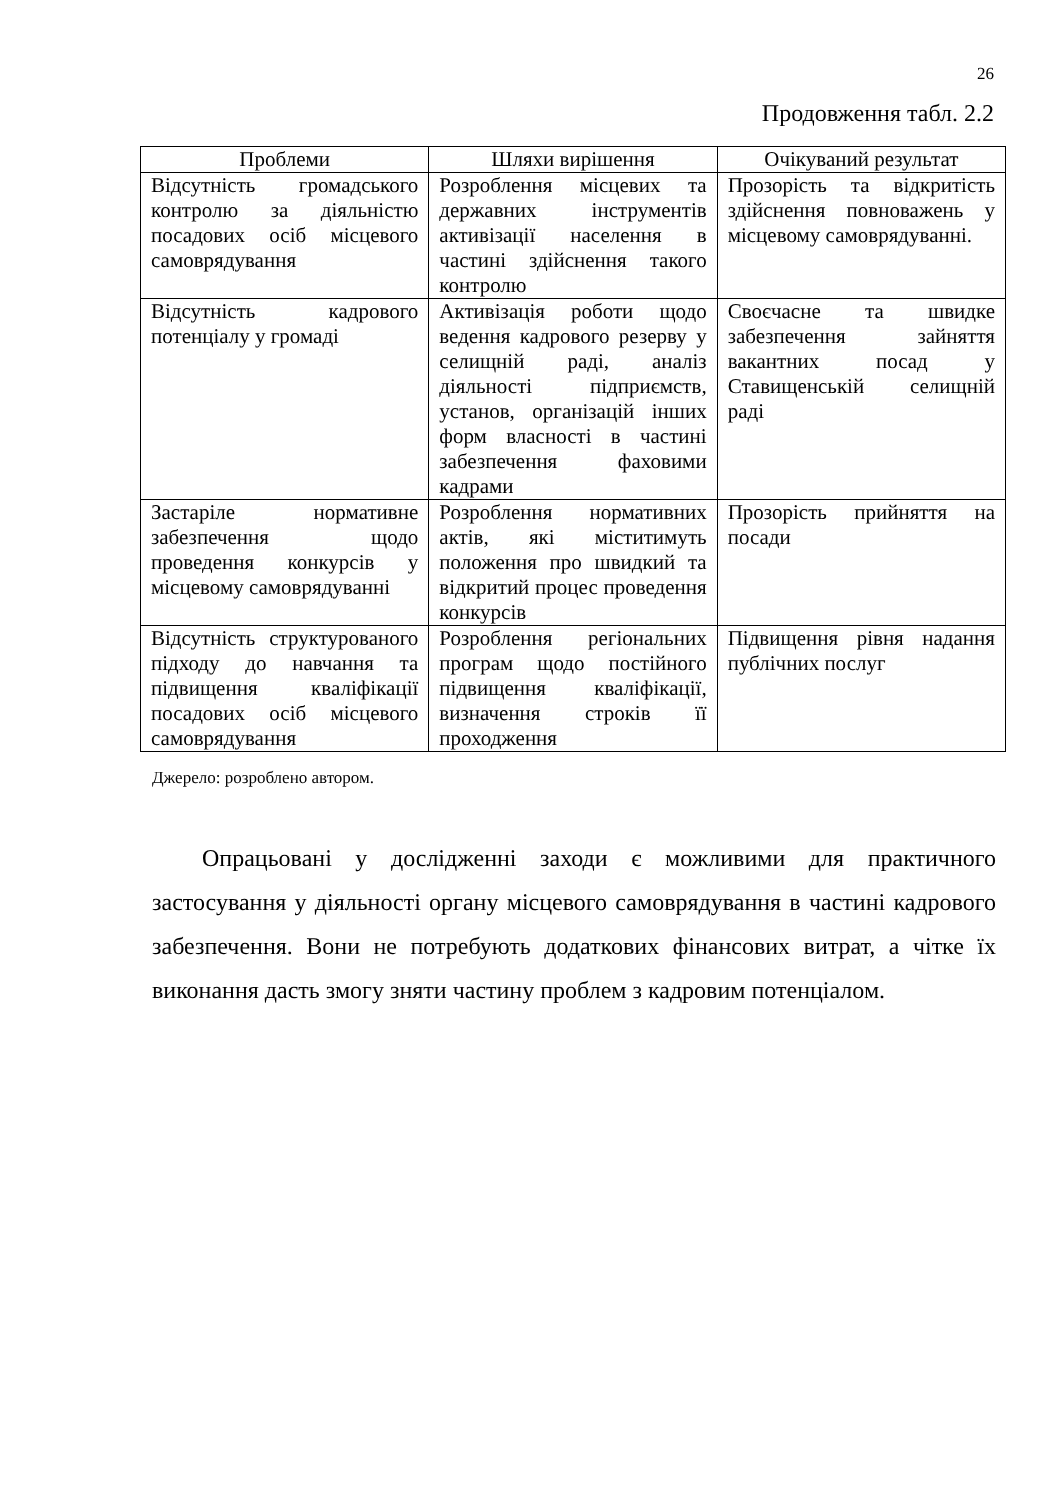26
Продовження табл. 2.2
| Проблеми | Шляхи вирішення | Очікуваний результат |
| --- | --- | --- |
| Відсутність громадського контролю за діяльністю посадових осіб місцевого самоврядування | Розроблення місцевих та державних інструментів активізації населення в частині здійснення такого контролю | Прозорість та відкритість здійснення повноважень у місцевому самоврядуванні. |
| Відсутність кадрового потенціалу у громаді | Активізація роботи щодо ведення кадрового резерву у селищній раді, аналіз діяльності підприємств, установ, організацій інших форм власності в частині забезпечення фаховими кадрами | Своєчасне та швидке забезпечення зайняття вакантних посад у Ставищенській селищній раді |
| Застаріле нормативне забезпечення щодо проведення конкурсів у місцевому самоврядуванні | Розроблення нормативних актів, які міститимуть положення про швидкий та відкритий процес проведення конкурсів | Прозорість прийняття на посади |
| Відсутність структурованого підходу до навчання та підвищення кваліфікації посадових осіб місцевого самоврядування | Розроблення регіональних програм щодо постійного підвищення кваліфікації, визначення строків її проходження | Підвищення рівня надання публічних послуг |
Джерело: розроблено автором.
Опрацьовані у дослідженні заходи є можливими для практичного застосування у діяльності органу місцевого самоврядування в частині кадрового забезпечення. Вони не потребують додаткових фінансових витрат, а чітке їх виконання дасть змогу зняти частину проблем з кадровим потенціалом.